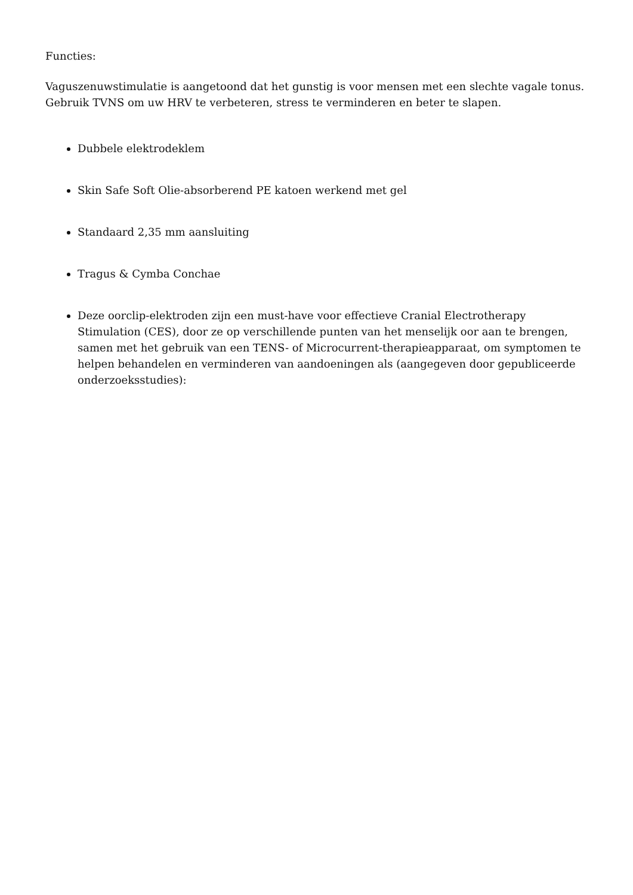Functies:
Vaguszenuwstimulatie is aangetoond dat het gunstig is voor mensen met een slechte vagale tonus. Gebruik TVNS om uw HRV te verbeteren, stress te verminderen en beter te slapen.
Dubbele elektrodeklem
Skin Safe Soft Olie-absorberend PE katoen werkend met gel
Standaard 2,35 mm aansluiting
Tragus & Cymba Conchae
Deze oorclip-elektroden zijn een must-have voor effectieve Cranial Electrotherapy Stimulation (CES), door ze op verschillende punten van het menselijk oor aan te brengen, samen met het gebruik van een TENS- of Microcurrent-therapieapparaat, om symptomen te helpen behandelen en verminderen van aandoeningen als (aangegeven door gepubliceerde onderzoeksstudies):